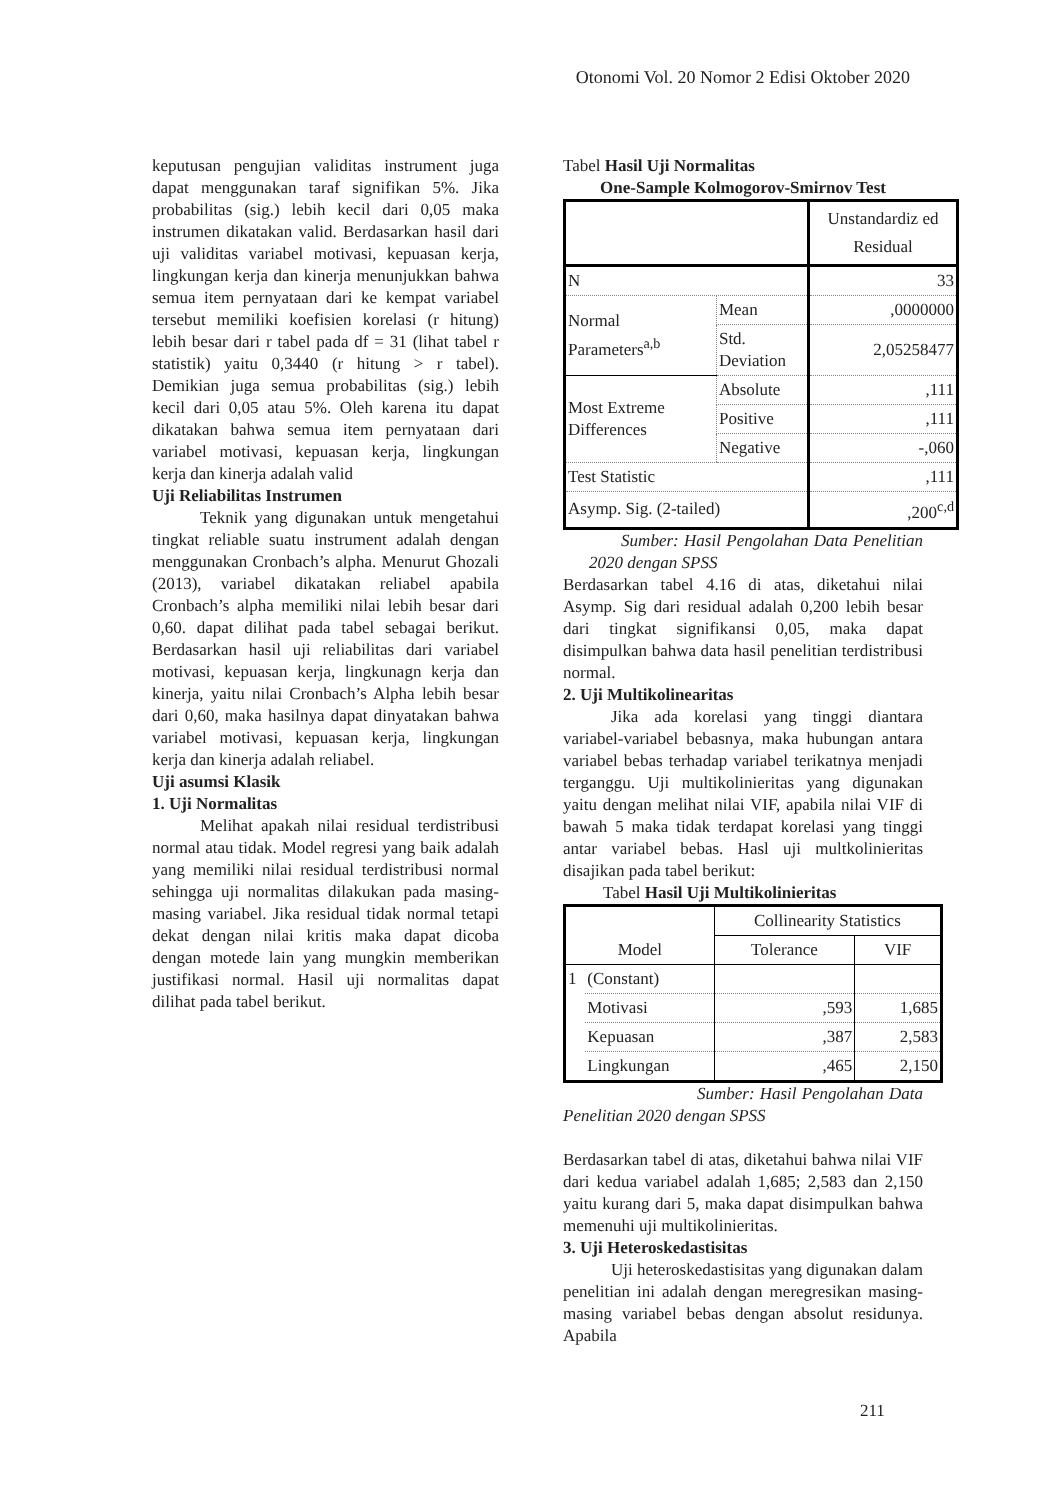Otonomi Vol. 20 Nomor 2 Edisi Oktober 2020
keputusan pengujian validitas instrument juga dapat menggunakan taraf signifikan 5%. Jika probabilitas (sig.) lebih kecil dari 0,05 maka instrumen dikatakan valid. Berdasarkan hasil dari uji validitas variabel motivasi, kepuasan kerja, lingkungan kerja dan kinerja menunjukkan bahwa semua item pernyataan dari ke kempat variabel tersebut memiliki koefisien korelasi (r hitung) lebih besar dari r tabel pada df = 31 (lihat tabel r statistik) yaitu 0,3440 (r hitung > r tabel). Demikian juga semua probabilitas (sig.) lebih kecil dari 0,05 atau 5%. Oleh karena itu dapat dikatakan bahwa semua item pernyataan dari variabel motivasi, kepuasan kerja, lingkungan kerja dan kinerja adalah valid
Uji Reliabilitas Instrumen
Teknik yang digunakan untuk mengetahui tingkat reliable suatu instrument adalah dengan menggunakan Cronbach’s alpha. Menurut Ghozali (2013), variabel dikatakan reliabel apabila Cronbach’s alpha memiliki nilai lebih besar dari 0,60. dapat dilihat pada tabel sebagai berikut. Berdasarkan hasil uji reliabilitas dari variabel motivasi, kepuasan kerja, lingkunagn kerja dan kinerja, yaitu nilai Cronbach’s Alpha lebih besar dari 0,60, maka hasilnya dapat dinyatakan bahwa variabel motivasi, kepuasan kerja, lingkungan kerja dan kinerja adalah reliabel.
Uji asumsi Klasik
1. Uji Normalitas
Melihat apakah nilai residual terdistribusi normal atau tidak. Model regresi yang baik adalah yang memiliki nilai residual terdistribusi normal sehingga uji normalitas dilakukan pada masing-masing variabel. Jika residual tidak normal tetapi dekat dengan nilai kritis maka dapat dicoba dengan motede lain yang mungkin memberikan justifikasi normal. Hasil uji normalitas dapat dilihat pada tabel berikut.
Tabel Hasil Uji Normalitas
One-Sample Kolmogorov-Smirnov Test
| | | Unstandardiz ed Residual |
| N | | 33 |
| Normal Parameters<sup>a,b</sup> | Mean | ,0000000 |
| | Std. Deviation | 2,05258477 |
| Most Extreme Differences | Absolute | ,111 |
| | Positive | ,111 |
| | Negative | -,060 |
| Test Statistic | | ,111 |
| Asymp. Sig. (2-tailed) | | ,200<sup>c,d</sup> |
Sumber: Hasil Pengolahan Data Penelitian 2020 dengan SPSS
Berdasarkan tabel 4.16 di atas, diketahui nilai Asymp. Sig dari residual adalah 0,200 lebih besar dari tingkat signifikansi 0,05, maka dapat disimpulkan bahwa data hasil penelitian terdistribusi normal.
2. Uji Multikolinearitas
Jika ada korelasi yang tinggi diantara variabel-variabel bebasnya, maka hubungan antara variabel bebas terhadap variabel terikatnya menjadi terganggu. Uji multikolinieritas yang digunakan yaitu dengan melihat nilai VIF, apabila nilai VIF di bawah 5 maka tidak terdapat korelasi yang tinggi antar variabel bebas. Hasl uji multkolinieritas disajikan pada tabel berikut:
Tabel Hasil Uji Multikolinieritas
| Model | | Collinearity Statistics | |
| | | Tolerance | VIF |
| 1 | (Constant) | | |
| | Motivasi | ,593 | 1,685 |
| | Kepuasan | ,387 | 2,583 |
| | Lingkungan | ,465 | 2,150 |
Sumber: Hasil Pengolahan Data Penelitian 2020 dengan SPSS
Berdasarkan tabel di atas, diketahui bahwa nilai VIF dari kedua variabel adalah 1,685; 2,583 dan 2,150 yaitu kurang dari 5, maka dapat disimpulkan bahwa memenuhi uji multikolinieritas.
3. Uji Heteroskedastisitas
Uji heteroskedastisitas yang digunakan dalam penelitian ini adalah dengan meregresikan masing-masing variabel bebas dengan absolut residunya. Apabila
211